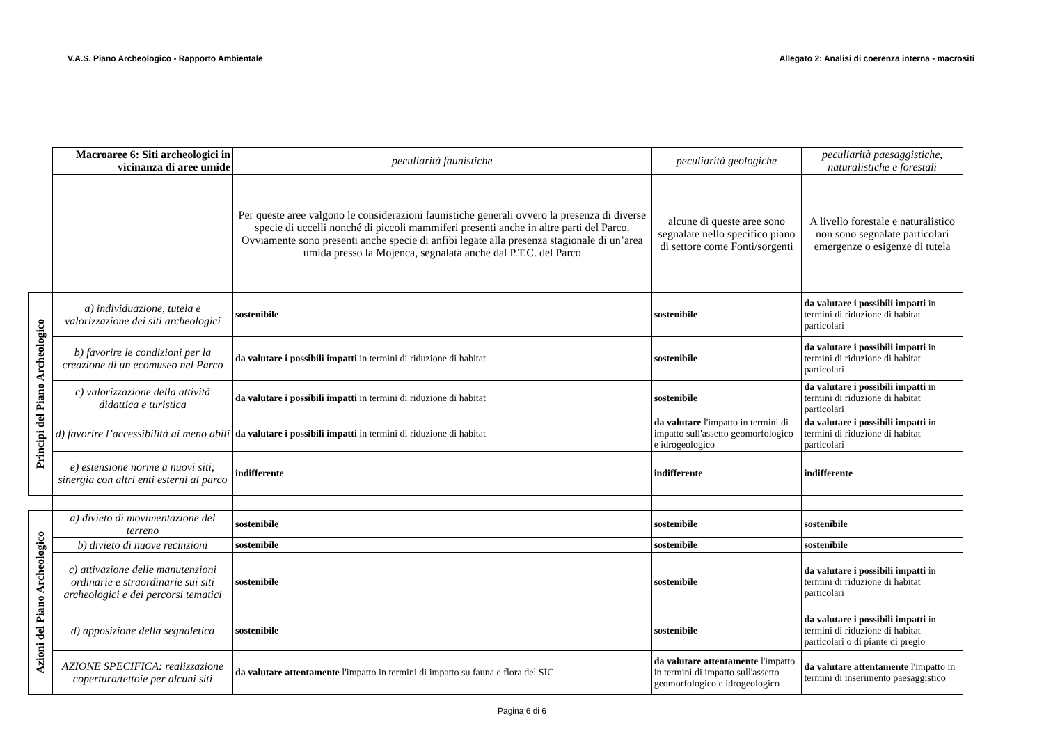V.A.S. Piano Archeologico - Rapporto Ambientale Allegato 2: Analisi di coerenza interna - macrositi
| | Macroaree 6: Siti archeologici in vicinanza di aree umide | peculiarità faunistiche | peculiarità geologiche | peculiarità paesaggistiche, naturalistiche e forestali |
| | | Per queste aree valgono le considerazioni faunistiche generali ovvero la presenza di diverse specie di uccelli nonché di piccoli mammiferi presenti anche in altre parti del Parco. Ovviamente sono presenti anche specie di anfibi legate alla presenza stagionale di un’area umida presso la Mojenca, segnalata anche dal P.T.C. del Parco | alcune di queste aree sono segnalate nello specifico piano di settore come Fonti/sorgenti | A livello forestale e naturalistico non sono segnalate particolari emergenze o esigenze di tutela |
| Principi del Piano Archeologico | a) individuazione, tutela e valorizzazione dei siti archeologici | sostenibile | sostenibile | da valutare i possibili impatti in termini di riduzione di habitat particolari |
| | b) favorire le condizioni per la creazione di un ecomuseo nel Parco | da valutare i possibili impatti in termini di riduzione di habitat | sostenibile | da valutare i possibili impatti in termini di riduzione di habitat particolari |
| | c) valorizzazione della attività didattica e turistica | da valutare i possibili impatti in termini di riduzione di habitat | sostenibile | da valutare i possibili impatti in termini di riduzione di habitat particolari |
| | d) favorire l’accessibilità ai meno abili | da valutare i possibili impatti in termini di riduzione di habitat | da valutare l'impatto in termini di impatto sull'assetto geomorfologico e idrogeologico | da valutare i possibili impatti in termini di riduzione di habitat particolari |
| | e) estensione norme a nuovi siti; sinergia con altri enti esterni al parco | indifferente | indifferente | indifferente |
| Azioni del Piano Archeologico | a) divieto di movimentazione del terreno | sostenibile | sostenibile | sostenibile |
| | b) divieto di nuove recinzioni | sostenibile | sostenibile | sostenibile |
| | c) attivazione delle manutenzioni ordinarie e straordinarie sui siti archeologici e dei percorsi tematici | sostenibile | sostenibile | da valutare i possibili impatti in termini di riduzione di habitat particolari |
| | d) apposizione della segnaletica | sostenibile | sostenibile | da valutare i possibili impatti in termini di riduzione di habitat particolari o di piante di pregio |
| | AZIONE SPECIFICA: realizzazione copertura/tettoie per alcuni siti | da valutare attentamente l'impatto in termini di impatto su fauna e flora del SIC | da valutare attentamente l'impatto in termini di impatto sull'assetto geomorfologico e idrogeologico | da valutare attentamente l'impatto in termini di inserimento paesaggistico |
Pagina 6 di 6